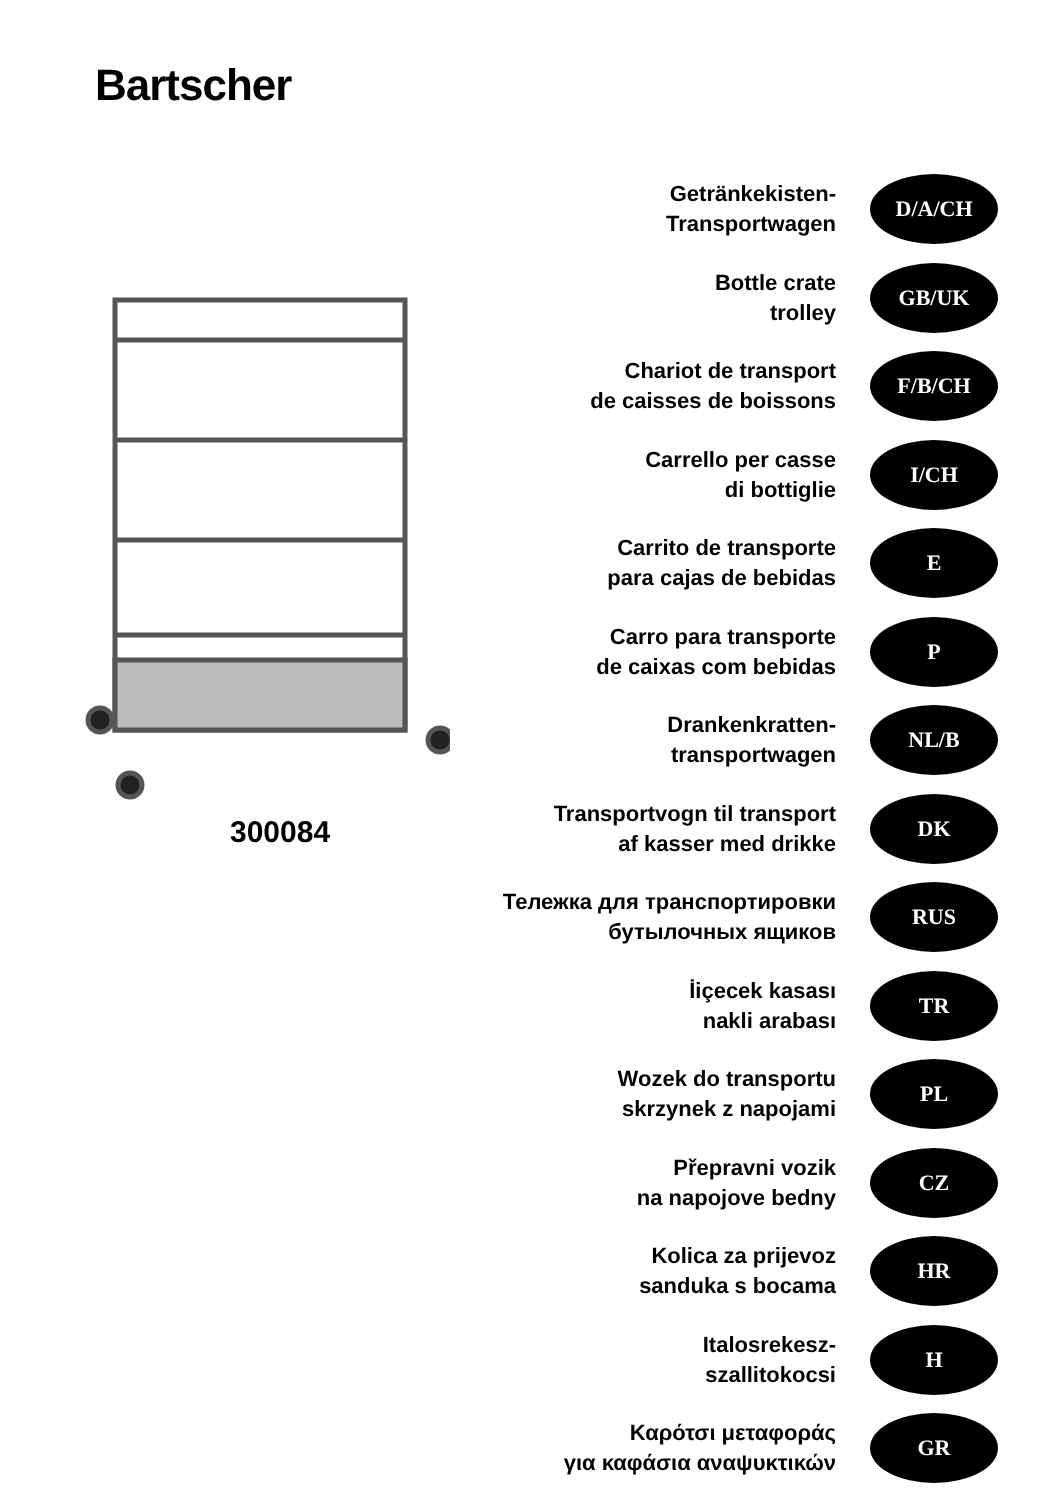Bartscher
300084
Getränkekisten-
Transportwagen
D/A/CH
Bottle crate
trolley
GB/UK
Chariot de transport
de caisses de boissons
F/B/CH
Carrello per casse
di bottiglie
I/CH
Carrito de transporte
para cajas de bebidas
E
Carro para transporte
de caixas com bebidas
P
Drankenkratten-
transportwagen
NL/B
Transportvogn til transport
af kasser med drikke
DK
Тележка для транспортировки
бутылочных ящиков
RUS
İiçecek kasası
nakli arabası
TR
Wozek do transportu
skrzynek z napojami
PL
Přepravni vozik
na napojove bedny
CZ
Kolica za prijevoz
sanduka s bocama
HR
Italosrekesz-
szallitokocsi
H
Καρότσι μεταφοράς
για καφάσια αναψυκτικών
GR